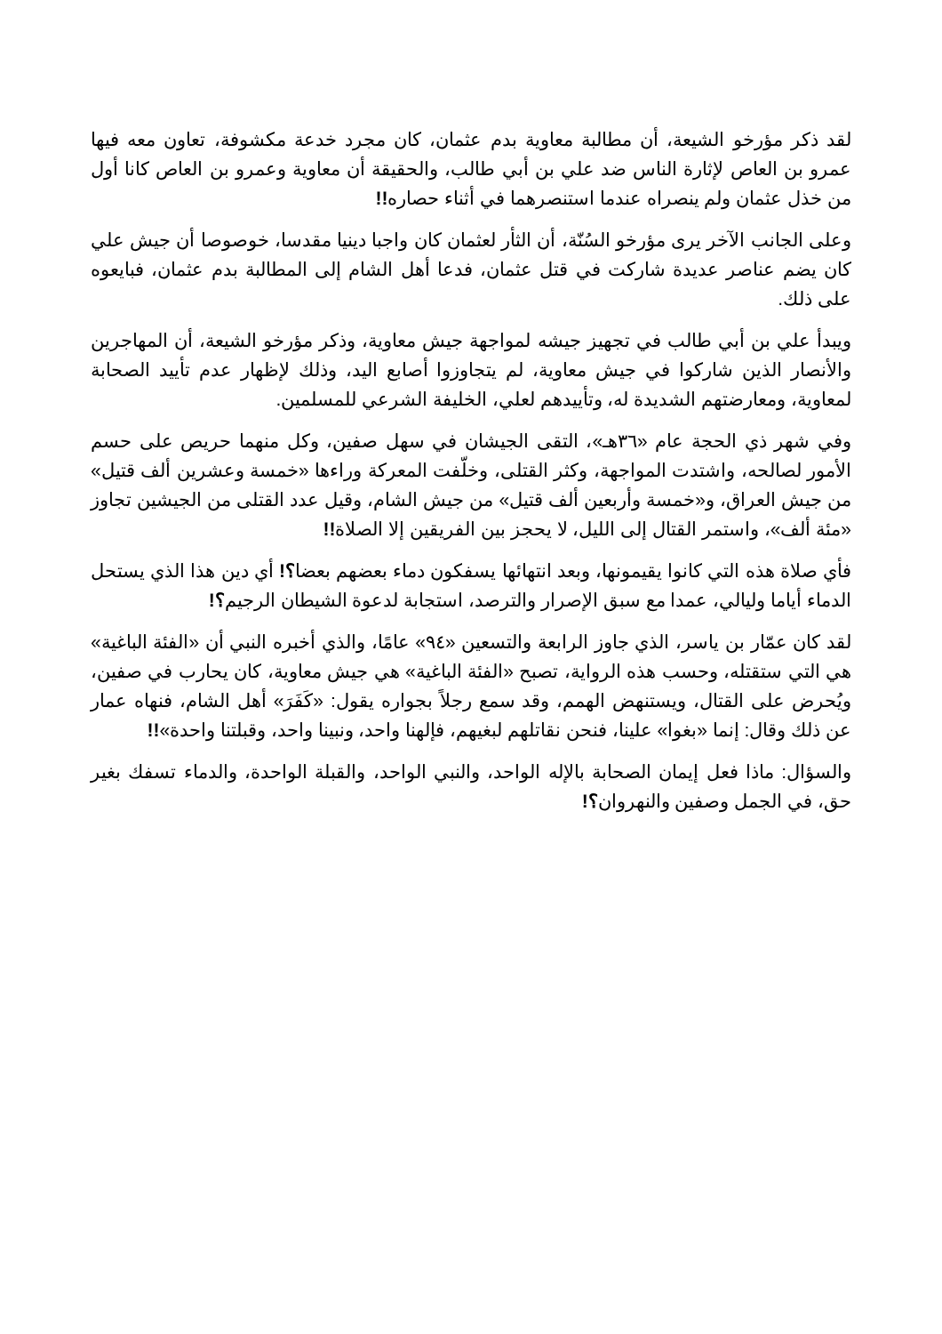لقد ذكر مؤرخو الشيعة، أن مطالبة معاوية بدم عثمان، كان مجرد خدعة مكشوفة، تعاون معه فيها عمرو بن العاص لإثارة الناس ضد علي بن أبي طالب، والحقيقة أن معاوية وعمرو بن العاص كانا أول من خذل عثمان ولم ينصراه عندما استنصرهما في أثناء حصاره!!
وعلى الجانب الآخر يرى مؤرخو السُنّة، أن الثأر لعثمان كان واجبا دينيا مقدسا، خوصوصا أن جيش علي كان يضم عناصر عديدة شاركت في قتل عثمان، فدعا أهل الشام إلى المطالبة بدم عثمان، فبايعوه على ذلك.
ويبدأ علي بن أبي طالب في تجهيز جيشه لمواجهة جيش معاوية، وذكر مؤرخو الشيعة، أن المهاجرين والأنصار الذين شاركوا في جيش معاوية، لم يتجاوزوا أصابع اليد، وذلك لإظهار عدم تأييد الصحابة لمعاوية، ومعارضتهم الشديدة له، وتأييدهم لعلي، الخليفة الشرعي للمسلمين.
وفي شهر ذي الحجة عام «٣٦هـ»، التقى الجيشان في سهل صفين، وكل منهما حريص على حسم الأمور لصالحه، واشتدت المواجهة، وكثر القتلى، وخلّفت المعركة وراءها «خمسة وعشرين ألف قتيل» من جيش العراق، و«خمسة وأربعين ألف قتيل» من جيش الشام، وقيل عدد القتلى من الجيشين تجاوز «مئة ألف»، واستمر القتال إلى الليل، لا يحجز بين الفريقين إلا الصلاة!!
فأي صلاة هذه التي كانوا يقيمونها، وبعد انتهائها يسفكون دماء بعضهم بعضا؟! أي دين هذا الذي يستحل الدماء أياما وليالي، عمدا مع سبق الإصرار والترصد، استجابة لدعوة الشيطان الرجيم؟!
لقد كان عمّار بن ياسر، الذي جاوز الرابعة والتسعين «٩٤» عامًا، والذي أخبره النبي أن «الفئة الباغية» هي التي ستقتله، وحسب هذه الرواية، تصبح «الفئة الباغية» هي جيش معاوية، كان يحارب في صفين، ويُحرض على القتال، ويستنهض الهمم، وقد سمع رجلاً بجواره يقول: «كَفَرَ» أهل الشام، فنهاه عمار عن ذلك وقال: إنما «بغوا» علينا، فنحن نقاتلهم لبغيهم، فإلهنا واحد، ونبينا واحد، وقبلتنا واحدة»!!
والسؤال: ماذا فعل إيمان الصحابة بالإله الواحد، والنبي الواحد، والقبلة الواحدة، والدماء تسفك بغير حق، في الجمل وصفين والنهروان؟!